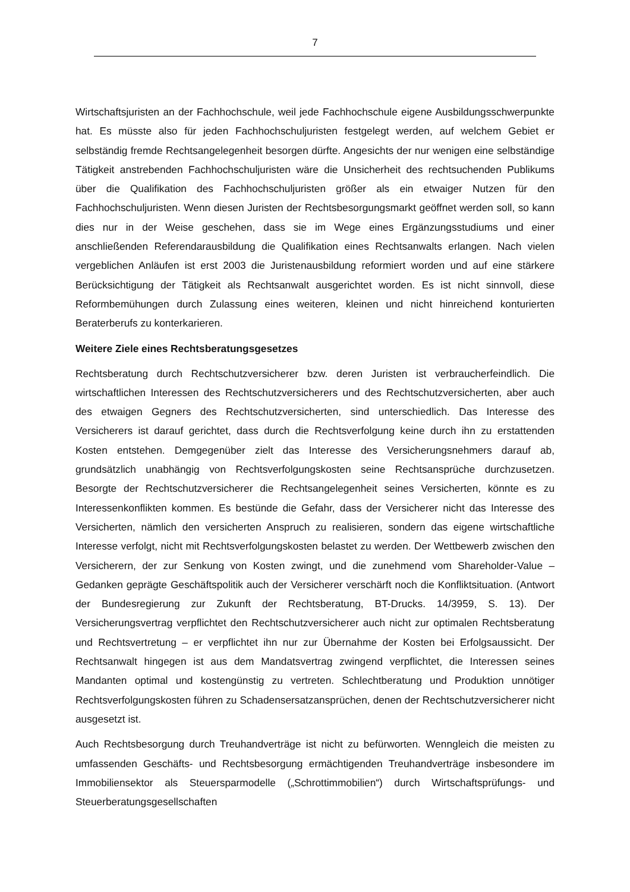7
Wirtschaftsjuristen an der Fachhochschule, weil jede Fachhochschule eigene Ausbildungsschwerpunkte hat. Es müsste also für jeden Fachhochschuljuristen festgelegt werden, auf welchem Gebiet er selbständig fremde Rechtsangelegenheit besorgen dürfte. Angesichts der nur wenigen eine selbständige Tätigkeit anstrebenden Fachhochschuljuristen wäre die Unsicherheit des rechtsuchenden Publikums über die Qualifikation des Fachhochschuljuristen größer als ein etwaiger Nutzen für den Fachhochschuljuristen. Wenn diesen Juristen der Rechtsbesorgungsmarkt geöffnet werden soll, so kann dies nur in der Weise geschehen, dass sie im Wege eines Ergänzungsstudiums und einer anschließenden Referendarausbildung die Qualifikation eines Rechtsanwalts erlangen. Nach vielen vergeblichen Anläufen ist erst 2003 die Juristenausbildung reformiert worden und auf eine stärkere Berücksichtigung der Tätigkeit als Rechtsanwalt ausgerichtet worden. Es ist nicht sinnvoll, diese Reformbemühungen durch Zulassung eines weiteren, kleinen und nicht hinreichend konturierten Beraterberufs zu konterkarieren.
Weitere Ziele eines Rechtsberatungsgesetzes
Rechtsberatung durch Rechtschutzversicherer bzw. deren Juristen ist verbraucherfeindlich. Die wirtschaftlichen Interessen des Rechtschutzversicherers und des Rechtschutzversicherten, aber auch des etwaigen Gegners des Rechtschutzversicherten, sind unterschiedlich. Das Interesse des Versicherers ist darauf gerichtet, dass durch die Rechtsverfolgung keine durch ihn zu erstattenden Kosten entstehen. Demgegenüber zielt das Interesse des Versicherungsnehmers darauf ab, grundsätzlich unabhängig von Rechtsverfolgungskosten seine Rechtsansprüche durchzusetzen. Besorgte der Rechtschutzversicherer die Rechtsangelegenheit seines Versicherten, könnte es zu Interessenkonflikten kommen. Es bestünde die Gefahr, dass der Versicherer nicht das Interesse des Versicherten, nämlich den versicherten Anspruch zu realisieren, sondern das eigene wirtschaftliche Interesse verfolgt, nicht mit Rechtsverfolgungskosten belastet zu werden. Der Wettbewerb zwischen den Versicherern, der zur Senkung von Kosten zwingt, und die zunehmend vom Shareholder-Value – Gedanken geprägte Geschäftspolitik auch der Versicherer verschärft noch die Konfliktsituation. (Antwort der Bundesregierung zur Zukunft der Rechtsberatung, BT-Drucks. 14/3959, S. 13). Der Versicherungsvertrag verpflichtet den Rechtschutzversicherer auch nicht zur optimalen Rechtsberatung und Rechtsvertretung – er verpflichtet ihn nur zur Übernahme der Kosten bei Erfolgsaussicht. Der Rechtsanwalt hingegen ist aus dem Mandatsvertrag zwingend verpflichtet, die Interessen seines Mandanten optimal und kostengünstig zu vertreten. Schlechtberatung und Produktion unnötiger Rechtsverfolgungskosten führen zu Schadensersatzansprüchen, denen der Rechtschutzversicherer nicht ausgesetzt ist.
Auch Rechtsbesorgung durch Treuhandverträge ist nicht zu befürworten. Wenngleich die meisten zu umfassenden Geschäfts- und Rechtsbesorgung ermächtigenden Treuhandverträge insbesondere im Immobiliensektor als Steuersparmodelle („Schrottimmobilien“) durch Wirtschaftsprüfungs- und Steuerberatungsgesellschaften